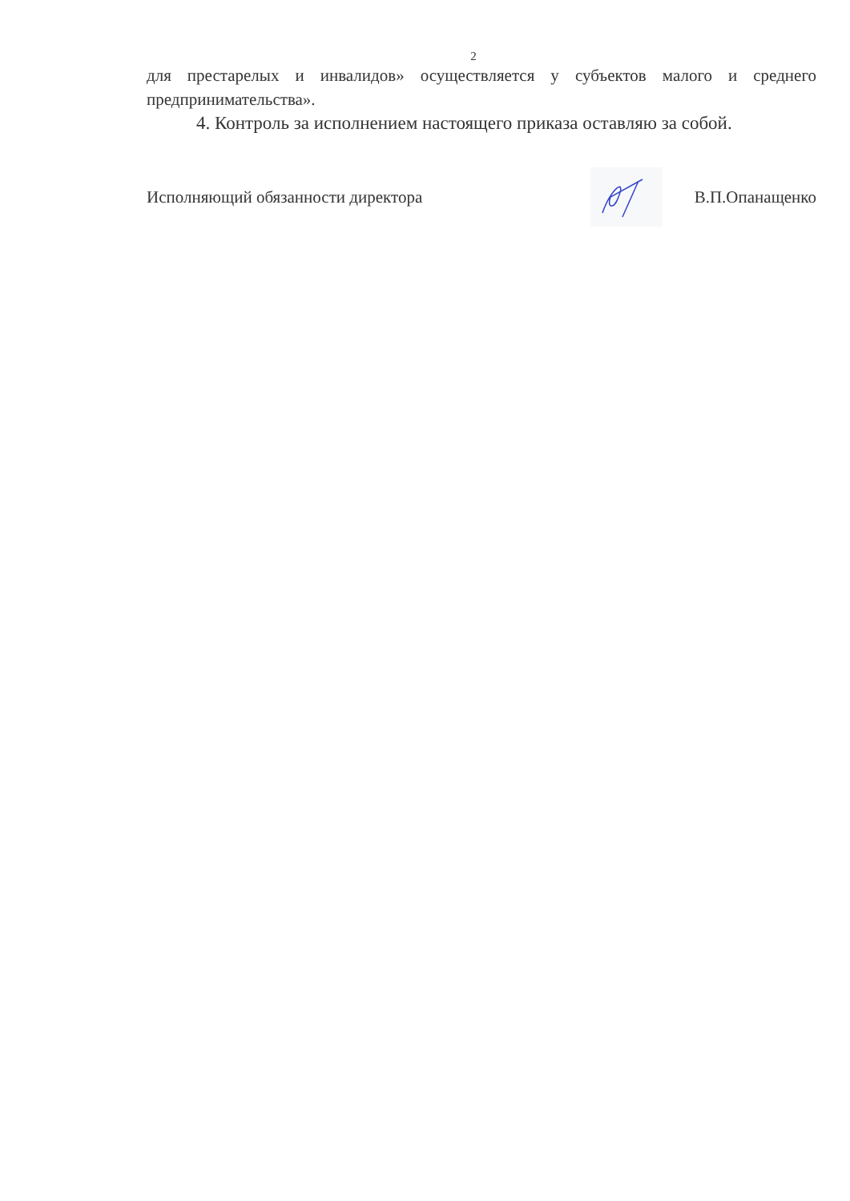2
для престарелых и инвалидов» осуществляется у субъектов малого и среднего предпринимательства».
4. Контроль за исполнением настоящего приказа оставляю за собой.
Исполняющий обязанности директора
В.П.Опанащенко